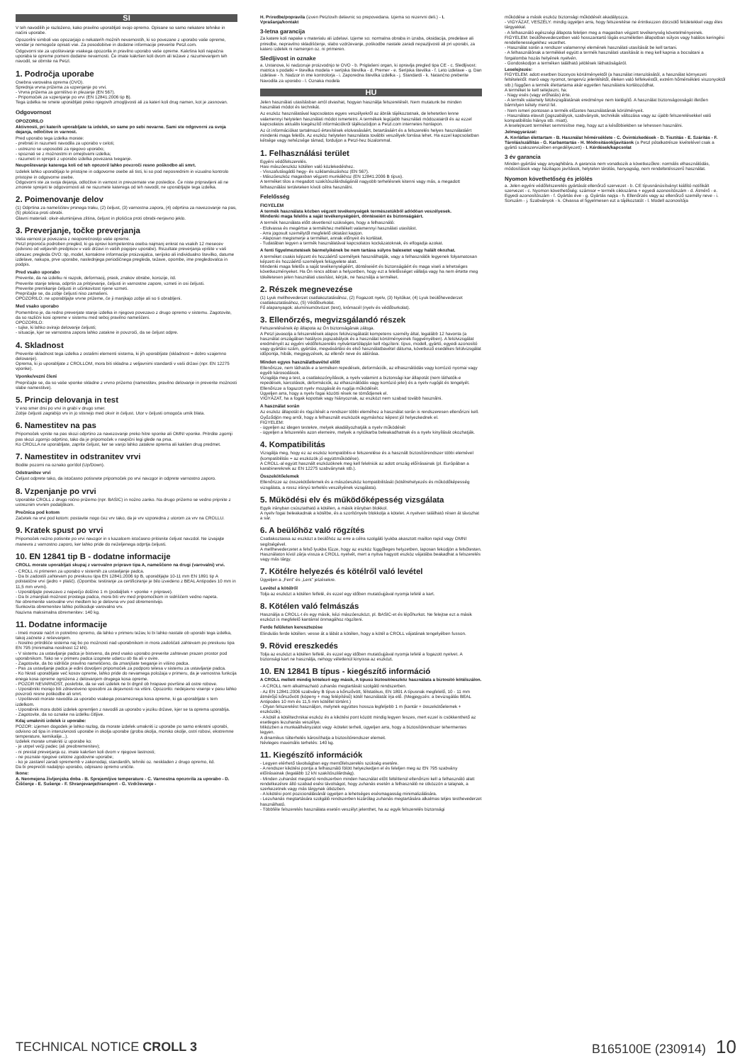SI
V teh navodilih je razloženo, kako pravilno uporabljati svojo opremo. Opisane so samo nekatere tehnike in načini uporabe.
Opozorilni simboli vas opozarjajo o nekaterih možnih nevarnostih, ki so povezane z uporabo vaše opreme, vendar je nemogoče opisati vse. Za posodobitve in dodatne informacije preverite Petzl.com.
Odgovorni ste za upoštevanje vsakega opozorila in pravilno uporabo vaše opreme. Kakršna koli napačna uporaba te opreme pomeni dodatne nevarnosti. Če imate kakršen koli dvom ali težave z razumevanjem teh navodil, se obrnite na Petzl.
1. Področja uporabe
Osebna varovalna oprema (OVO).
Sprednja vrvna prižema za vzpenjanje po vrvi.
- Vrvna prižema za gorništvo in plezanje (EN 567).
- Pripomoček za vzpenjanje po vrvi (EN 12841:2006 tip B).
Tega izdelka ne smete uporabljati preko njegovih zmogljivosti ali za kateri koli drug namen, kot je zasnovan.
Odgovornost
OPOZORILO
Aktivnosti, pri katerih uporabljate ta izdelek, so same po sebi nevarne. Sami ste odgovorni za svoja dejanja, odločitve in varnost.
Pred uporabo tega izdelka morate:
- prebrati in razumeti navodila za uporabo v celoti;
- ustrezno se usposobiti za njegovo uporabo;
- spoznati se z možnostmi in omejitvami izdelka;
- razumeti in sprejeti z uporabo izdelka povezana tveganje.
Neupoštevanje katerega koli od teh opozoril lahko povzroči resno poškodbo ali smrt.
Izdelek lahko uporabljajo le pristojne in odgovorne osebe ali tisti, ki so pod neposrednim in vizualno kontrolo pristojne in odgovorne osebe.
Odgovorni ste za svoja dejanja, odločitve in varnost in prevzemate vse posledice. Če niste pripravljeni ali ne zmorete sprejeti te odgovornosti ali ne razumete katerega od teh navodil, ne uporabljajte tega izdelka.
2. Poimenovanje delov
(1) Odprtina za nameščitev prsnega traku, (2) čeljust, (3) varnostna zapora, (4) odprtina za navezovanje na pas, (5) ploščica proti obrabi.
Glavni materiali: okvir-aluminijeva zlitina, čeljust in ploščica proti obrabi-nerjavno jeklo.
3. Preverjanje, točke preverjanja
Vaša varnost je povezana z neoporečnostjo vaše opreme.
Petzl priporoča podroben pregled, ki ga opravi kompetentna oseba najmanj enkrat na vsakih 12 mesecev (odvisno od veljavnih predpisov v vaši državi in vaših pogojev uporabe). Rezultate preverjanja vpišite v vaš obrazec pregleda OVO: tip, model, kontaktne informacije proizvajalca, serijsko ali individualno številko, datume izdelave, nakupa, prve uporabe, naslednjega periodičnega pregleda, težave, opombe, ime pregledovalca in podpis.
Pred vsako uporabo
Preverite, da na izdelku ni razpok, deformacij, prask, znakov obrabe, korozije, itd.
Preverite stanje telesa, odprtin za pritrjevanje, čeljusti in varnostne zapore, vzmeti in osi čeljusti.
Preverite premikanje čeljusti in učinkovitost njene vzmeti.
Prepričajte se, da zobje čeljusti niso zamašeni.
OPOZORILO: ne uporabljajte vrvne prižeme, če ji manjkajo zobje ali so ti obrabljeni.
Med vsako uporabo
Pomembno je, da redno preverjate stanje izdelka in njegovo povezavo z drugo opremo v sistemu. Zagotovite, da so različni kosi opreme v sistemu med seboj pravilno nameščeni.
OPOZORILO:
- tujke, ki lahko ovirajo delovanje čeljusti;
- situacije, kjer se varnostna zapora lahko zatakne in povzroči, da se čeljust odpre.
4. Skladnost
Preverite skladnost tega izdelka z ostalimi elementi sistema, ki jih uporabljate (skladnost = dobro vzajemno delovanje).
Oprema, ki jo uporabljate z CROLLOM, mora biti skladna z veljavnimi standardi v vaši državi (npr. EN 12275 vponke).
Vponke/vezni členi
Prepričajte se, da so vaše vponke skladne z vrvno prižemo (namestitev, pravilno delovanje in preverite možnosti slabe namestitve).
5. Princip delovanja in test
V eno smer drsi po vrvi in grabi v drugo smer.
Zobje čeljusti zagrabijo vrv in jo stisnejo med okvir in čeljust. Utor v čeljusti omogoča umik blata.
6. Namestitev na pas
Pripomoček vpnite na pas skozi odprtino za navezovanje preko hitre sponke ali OMNI vponke. Pritrdite zgornji pas skozi zgornjo odprtino, tako da je pripomoček v navpični legi glede na prsa.
Ko CROLLA ne uporabljate, zaprite čeljust, ker se vanjo lahko zatakne oprema ali kakšen drug predmet.
7. Namestitev in odstranitev vrvi
Bodite pozorni na oznako gor/dol (Up/Down).
Odstranitev vrvi
Čeljust odprete tako, da istočasno potisnete pripomoček po vrvi navzgor in odprete varnostno zaporo.
8. Vzpenjanje po vrvi
Uporabite CROLL z drugo ročno prižemo (npr. BASIC) in nožno zanko. Na drugo prižemo se vedno pripnite z ustreznim vrvnim podaljškom.
Prečnica pod kotom
Začetek na vrvi pod kotom: postavite nogo čez vrv tako, da je vrv vzporedna z utorom za vrv na CROLLU.
9. Kratek spust po vrvi
Pripomoček nežno potisnite po vrvi navzgor in s kazalcem istočasno pritisnite čeljust navzdol. Ne izvajajte manevra z varnostno zaporo, ker lahko pride do neželjenega odprtja čeljusti.
10. EN 12841 tip B - dodatne informacije
CROLL morate uporabljati skupaj z varovalno pripravo tipa A, nameščeno na drugi (varovalni) vrvi.
- CROLL ni primeren za uporabo v sistemih za ustavljanje padca.
- Da bi zadostili zahtevam po preskusu tipa EN 12841:2006 tip B, uporabljajte 10-11 mm EN 1891 tip A polstatične vrvi (jedro + plašč). (Opomba: testiranje za certificiranje je bilo izvedeno z BEAL Antipodes 10 mm in 11,5 mm vrvmi).
- Uporabljajte povezavo z največjo dolžino 1 m (podaljšek + vponke + priprave).
- Da bi zmanjšali možnost prostega padca, mora biti vrv med pripomočkom in sidriščem vedno napeta.
Ne obremenite varovalne vrvi medtem ko je delovna vrv pod obremenitvijo.
Sunkovita obremenitev lahko poškoduje varovalno vrv.
Nazivna maksimalna obremenitev: 140 kg.
11. Dodatne informacije
- Imeti morate načrt in potrebno opremo, da lahko v primeru težav, ki bi lahko nastale ob uporabi tega izdelka, takoj začnete z reševanjem.
- Nosilno pritrdišče sistema naj bo po možnosti nad uporabnikom in mora zadoščati zahtevam po preskusu tipa EN 795 (minimalna nosilnost 12 kN).
- V sistemu za ustavljanje padca je bistveno, da pred vsako uporabo preverite zahtevan prazen prostor pod uporabnikom. Tako se v primeru padca izognete udarcu ob tla ali v ovire.
- Zagotovite, da bo sidrišče pravilno nameščeno, da zmanjšate tveganje in višino padca.
- Pas za ustavljanje padca je edini dovoljeni pripomoček za podporo telesa v sistemu za ustavljanje padca.
- Ko hkrati uporabljate več kosov opreme, lahko pride do nevarnega položaja v primeru, da je varnostna funkcija enega kosa opreme ogrožena z delovanjem drugega kosa opreme.
- POZOR NEVARNOST, poskrbite, da se vaš izdelek ne bi drgnil ob hrapave površine ali ostre robove.
- Uporabniki morajo biti zdravstveno sposobni za dejavnosti na višini. Opozorilo: nedejavno visenje v pasu lahko povzroči resne poškodbe ali smrt.
- Upoštevati morate navodila za uporabo vsakega posameznega kosa opreme, ki ga uporabljate s tem izdelkom.
- Uporabnik mora dobiti izdelek opremljen z navodili za uporabo v jeziku države, kjer se ta oprema uporablja.
- Zagotovite, da so oznake na izdelku čitljive.
Kdaj umakniti izdelek iz uporabe:
POZOR: izjemen dogodek je lahko razlog, da morate izdelek umakniti iz uporabe po samo enkratni uporabi, odvisno od tipa in intenzivnosti uporabe in okolja uporabe (groba okolja, morsko okolje, ostri robovi, ekstremne temperature, kemikalije...).
Izdelek morate umakniti iz uporabe ko:
- je utrpel večji padec (ali preobremenitev);
- ni prestal preverjanja oz. imate kakršen koli dvom v njegove lastnosti;
- ne poznate njegove celotne zgodovine uporabe;
- ko je zastarel zaradi sprememb v zakonodaji, standardih, tehniki oz. neskladen z drugo opremo, itd.
Da bi preprečili nadaljnjo uporabo, odpisano opremo uničite.
Ikone:
A. Neomejena življenjska doba - B. Sprejemljive temperature - C. Varnostna opozorila za uporabo - D. Čiščenje - E. Sušenje - F. Shranjevanje/transport - G. Vzdrževanje -
H. Priredbe/popravila (izven Petzlovih delavnic so prepovedana. Izjema so rezervni deli.) - I. Vprašanja/kontakt
3-letna garancija
Za katere koli napake v materialu ali izdelavi. Izjeme so: normalna obraba in izraba, oksidacija, predelave ali priredbe, nepravilno skladiščenje, slabo vzdrževanje, poškodbe nastale zaradi nepazljivosti ali pri uporabi, za katero izdelek ni namenjen oz. ni primeren.
Sledljivost in oznake
a. Ustanova, ki nadzoruje proizvodnjo te OVO - b. Priglašeni organ, ki opravlja pregled tipa CE - c. Sledljivost: matrica s podatki = številka modela + serijska številka - d. Premer - e. Serijska številka - f. Leto izdelave - g. Dan izdelave - h. Nadzor in ime kontrolorja - i. Zaporedna številka izdelka - j. Standardi - k. Natančno preberite Navodila za uporabo - l. Oznaka modela
HU
Jelen használati utasításban arról olvashat, hogyan használja felszerelését. Nem mutatunk be minden használati módot és technikát.
Az eszköz használatával kapcsolatos egyes veszélyekről az ábrák tájékoztatnak, de lehetetlen lenne valamennyi helytelen használati módot ismertetni. A termékek legújabb használati módozatairól és az ezzel kapcsolatos aktuális kiegészítő információkról tájékozódjon a Petzl.com internetes honlapon.
Az út információkat tartalmazó értesítések elolvasásáért, betartásáért és a felszerelés helyes használatáért mindenki maga felelős. Az eszköz helytelen használata további veszélyek forrása lehet. Ha ezzel kapcsolatban kétsége vagy nehézsége támad, forduljon a Petzl-hez bizalommal.
1. Felhasználási terület
Egyéni védőfelszerelés.
Hasi mászóeszköz kötélen való közlekedéshez.
- Visszafutásgátló hegy- és sziklamászáshoz (EN 567).
- Mászóeszköz magasban végzett munkákhoz (EN 12841:2006 B típus).
A terméket tilos a megadott szakítószilárdságánál nagyobb terhelésnek kitenni vagy más, a megadott felhasználási területeken kívüli célra használni.
Felelősség
FIGYELEM
A termék használata közben végzett tevékenységek természetükből adódóan veszélyesek.
Mindenki maga felelős a saját tevékenységéért, döntéseiért és biztonságáért.
A termék használata előtt okvetlenül szükséges, hogy a felhasználó:
- Elolvassa és megértse a termékhez mellékelt valamennyi használati utasítást.
- Arra jogosult személytől megfelelő oktatást kapjon.
- Alaposan megismerje a terméket, annak előnyeit és korlátait.
- Tudatában legyen a termék használatával kapcsolatos kockázatoknak, és elfogadja azokat.
A fenti figyelmeztetések bármelyikének be nem tartása súlyos balesetet vagy halált okozhat.
A terméket csakis képzett és hozzáértő személyek használhatják, vagy a felhasználók legyenek folyamatosan képzett és hozzáértő személyek felügyelete alatt.
Mindenki maga felelős a saját tevékenységéért, döntéseiért és biztonságáért és maga viseli a lehetséges következményeket. Ha Ön nincs abban a helyzetben, hogy ezt a felelősséget vállalja vagy ha nem értette meg tökéletesen jelen használati utasítást, kérjük, ne használja a terméket.
2. Részek megnevezése
(1) Lyuk mellhevederzet csatlakoztatásához, (2) Fogazott nyelv, (3) Nyitókar, (4) Lyuk beülőhevederzet csatlakoztatásához, (5) Védőburkolat.
Fő alapanyagok: alumíniumötvözet (test), krómacél (nyelv és védőburkolat).
3. Ellenőrzés, megvizsgálandó részek
Felszerelésének ép állapota az Ön biztonságának záloga.
A Petzl javasolja a felszerelések alapos felülvizsgálatát kompetens személy által, legalább 12 havonta (a használat országában hatályos jogszabályok és a használat körülményeinek függvényében). A felülvizsgálat eredményét az egyéni védőfelszerelés nyilvántartólapján kell rögzíteni: típus, modell, gyártó, egyedi azonosító vagy gyártási szám, gyártási, megvásárlási és első használatbavétel dátuma, következő esedékes felülvizsgálat időpontja, hibák, megjegyzések, az ellenőr neve és aláírása.
Minden egyes használatbavétel előtt
Ellenőrizze, nem láthatók-e a terméken repedések, deformációk, az elhasználódás vagy korrózió nyomai vagy egyéb károsodások.
Vizsgálja meg a test, a csatlakozónyílások, a nyelv valamint a biztonsági kar állapotát (nem láthatók-e repedések, karcolások, deformációk, az elhasználódás vagy korrózió jelei) és a nyelv rugóját és tengelyét.
Ellenőrizze a fogazott nyelv mozgását és rugója működését.
Ügyeljen arra, hogy a nyelv fogai közötti rések ne tömődjenek el.
VIGYÁZAT, ha a fogak kopottak vagy hiányoznak, az eszközt nem szabad tovább használni.
A használat során
Az eszköz állapotát és rögzítését a rendszer többi eleméhez a használat során is rendszeresen ellenőrizni kell. Győződjön meg arról, hogy a felhasznált eszközök egymáshoz képest jól helyezkednek el.
FIGYELEM:
- ügyeljen az idegen testekre, melyek akadályozhatják a nyelv működését
- ügyeljen a felszerelés azon elemeire, melyek a nyitókarba beleakadhatnak és a nyelv kinyílását okozhatják.
4. Kompatibilitás
Vizsgálja meg, hogy ez az eszköz kompatibilis-e felszerelése és a használt biztosítórendszer többi elemével (kompatibilitás = az eszközök jó együttműködése).
A CROLL-al együtt használt eszközöknek meg kell felelniük az adott ország előírásainak (pl. Európában a karabinereknek az EN 12275 szabványnak stb.).
Összekötőelemek
Ellenőrizze az összekötőelemek és a mászóeszköz kompatibilitását (kötélrehelyezés és működőképesség vizsgálata, a rossz irányú terhelés veszélyének vizsgálata).
5. Működési elv és működőképesség vizsgálata
Egyik irányban csúsztatható a kötélen, a másik irányban blokkol.
A nyelv fogai beleakadnak a kötélbe, és a szorítónyelv blokkolja a kötelet. A nyelven található résen át távozhat a sár.
6. A beülőhöz való rögzítés
Csatlakoztassa az eszközt a beülőhöz az erre a célra szolgáló lyukba akasztott maillon rapid vagy OMNI segítségével.
A mellhevederzetet a felső lyukba fűzze, hogy az eszköz függőleges helyzetben, laposan feküdjön a felsőtesten.
Használaton kívül zárja vissza a CROLL nyelvét, mert a nyitva hagyott eszköz vájatába beakadhat a felszerelés vagy más tárgy.
7. Kötélre helyezés és kötélről való levétel
Ügyeljen a „Fent” és „Lent” jelzésekre.
Levétel a kötélről
Tolja az eszközt a kötélen felfelé, és ezzel egy időben mutatóujjával nyomja lefelé a kart.
8. Kötélen való felmászás
Használja a CROLL-t és egy másik, kézi mászóeszközt, pl. BASIC-et és lépőhurkot. Ne felejtse ezt a másik eszközt is megfelelő kantárral önmagához rögzíteni.
Ferde felületen keresztezése
Elindulás ferde kötélen: vesse át a lábát a kötélen, hogy a kötél a CROLL vájatának tengelyében fusson.
9. Rövid ereszkedés
Tolja az eszközt a kötélen felfelé, és ezzel egy időben mutatóujjával nyomja lefelé a fogazott nyelvet. A biztonsági kart ne használja, nehogy véletlenül kinyissa az eszközt.
10. EN 12841 B típus - kiegészítő információ
A CROLL mellett mindig kötelező egy másik, A típusú biztosítóeszköz használata a biztosító kötélszálon.
- A CROLL nem alkalmazható zuhanás megtartását szolgáló rendszerben.
- Az EN 12841:2006 szabvány B típus a kőrszővött, félstatikus, EN 1891 A típusnak megfelelő, 10 - 11 mm átmérőjű kőrszővött (köpeny + mag felépítésű) kötél használatát írja elő. (Megjegyzés: a bevizsgálás BEAL Antipodes 10 mm és 11,5 mm kötéllel történt.)
- Olyan felszerelést használjon, melynek együttes hossza legfeljebb 1 m (kantár + összekötőelemek + eszközök).
- A kötél a kötéltechnikai eszköz és a kikötési pont között mindig legyen feszes, mert ezzel is csökkenthető az esetleges lezuhanás veszélye.
Miközben a munkaállványzatot vagy -kötelet terheli, ügyeljen arra, hogy a biztosítórendszer tehermentes legyen.
A dinamikus túlterhelés károsíthatja a biztosítórendszer elemeit.
Névleges maximális terhelés: 140 kg.
11. Kiegészítő információk
- Legyen elérhető távolságban egy mentőfelszerelés szükség esetére.
- A rendszer kikötési pontja a felhasználó fölött helyezkedjen el és feleljen meg az EN 795 szabvány előírásainak (legalább 12 kN szakítószilárdság).
- Minden zuhanást megtartó rendszerben minden használat előtt feltétlenül ellenőrizni kell a felhasználó alatt rendelkezésre álló szabad esési távolságot, hogy zuhanás esetén a felhasználó ne ütközzön a talajnak, a szerkezetnek vagy más tárgynak útközben.
- A kikötési pont pozicionálásánál ügyeljen a lehetséges esésmagasság minimalizálására.
- Lezuhanás megtartására szolgáló rendszerben kizárólag zuhanás megtartására alkalmas teljes testhevederzet használható.
- Többféle felszerelés használata esetén veszélyt jelenthet, ha az egyik felszerelés biztonsági
működése a másik eszköz biztonsági működését akadályozza.
- VIGYÁZAT, VESZÉLY: mindig ügyeljen arra, hogy felszerelése ne érintkezzen dörzsölő felületekkel vagy éles tárgyakkal.
- A felhasználó egészségi állapota feleljen meg a magasban végzett tevékenység követelményeinek. FIGYELEM: beülőhevederzetben való hosszantartó lógás eszméletlen állapotban súlyos vagy halálos keringési rendellenességekhez vezethet.
- Használat során a rendszer valamennyi elemének használati utasítását be kell tartani.
- A felhasználónak a termékkel együtt a termék használati utasítását is meg kell kapnia a bocsátani a forgalomba hozás helyének nyelvén.
- Gondoskodjon a terméken található jelölések láthatóságáról.
Leselejtezés:
FIGYELEM: adott esetben bizonyos körülményektől (a használat intenzitásától, a használat környezeti feltételeitől: maró vagy nyomot, tengervíz jelenlététől, éleken való felfekvéstől, extrém hőmérsékleti viszonyoktól stb.) függően a termék élettartama akár egyetlen használatra korlátozódhat.
A terméket le kell selejtezni, ha:
- Nagy esés (vagy erőhatás) érte.
- A termék valamely felülvizsgálatának eredménye nem kielégítő. A használat biztonságosságát illetően bármilyen kétely merül fel.
- Nem ismeri pontosan a termék előzetes használatának körülményeit.
- Használata elavult (jogszabályok, szabványok, technikák változása vagy az újabb felszerelésekkel való kompatibilitás hiánya stb. miatt).
A leselejtezett terméket semmisítse meg, hogy azt a későbbiekben se lehessen használni.
Jelmagyarázat:
A. Korlátlan élettartam - B. Használat hőmérséklete - C. Óvintézkedések - D. Tisztítás - E. Szárítás - F. Tárolás/szállítás - G. Karbantartás - H. Módosítások/javítások (a Petzl pótalkatrésze kivételével csak a gyártó szakszervizében engedélyezett) - I. Kérdések/kapcsolat
3 év garancia
Minden gyártási vagy anyaghibára. A garancia nem vonatkozik a következőkre: normális elhasználódás, módosítások vagy házilagos javítások, helytelen tárolás, hanyagság, nem rendeltetésszerű használat.
Nyomon követhetőség és jelölés
a. Jelen egyéni védőfelszerelés gyártását ellenőrző szervezet - b. CE típusnánúsítványt kiállító notifikált szervezet - c. Nyomon követhetőség: számsor = termék cikkszáma + egyedi azonosítószám - d. Átmérő - e. Egyedi azonosítószám - f. Gyártás éve - g. Gyártás napja - h. Ellenőrzés vagy az ellenőrző személy neve - i. Sorszám - j. Szabványok - k. Olvassa el figyelmesen ezt a tájékoztatót - l. Modell azonosítója
TECHNICAL NOTICE CROLL 3 B165100E (230914) 10